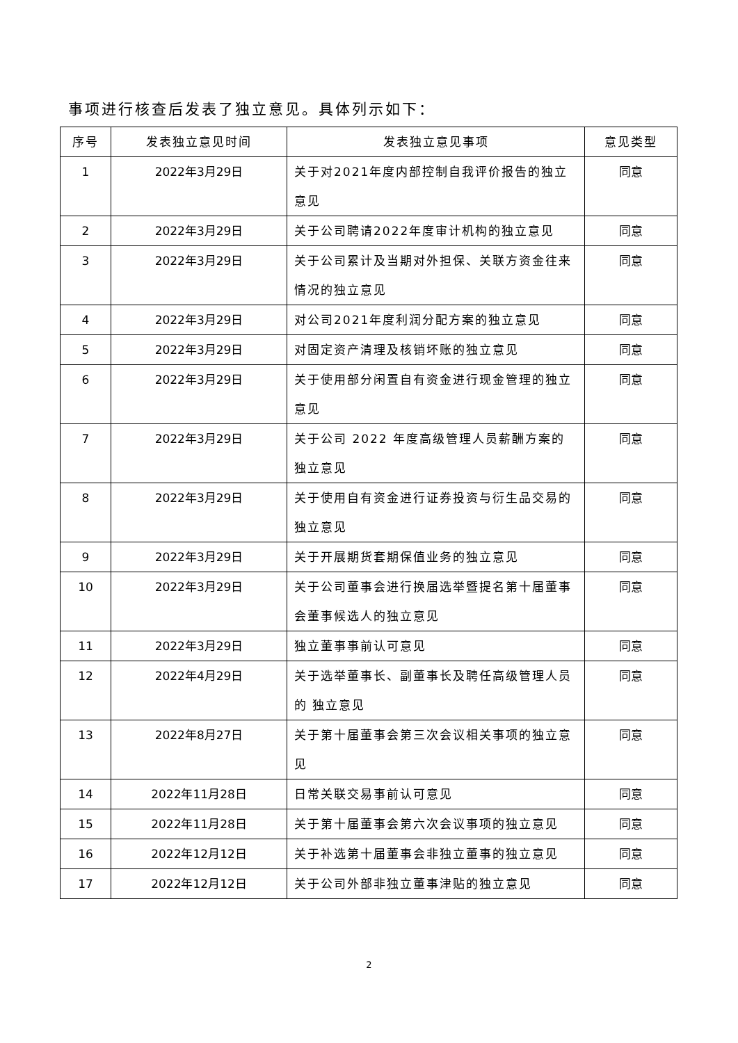事项进行核查后发表了独立意见。具体列示如下：
| 序号 | 发表独立意见时间 | 发表独立意见事项 | 意见类型 |
| --- | --- | --- | --- |
| 1 | 2022年3月29日 | 关于对2021年度内部控制自我评价报告的独立意见 | 同意 |
| 2 | 2022年3月29日 | 关于公司聘请2022年度审计机构的独立意见 | 同意 |
| 3 | 2022年3月29日 | 关于公司累计及当期对外担保、关联方资金往来情况的独立意见 | 同意 |
| 4 | 2022年3月29日 | 对公司2021年度利润分配方案的独立意见 | 同意 |
| 5 | 2022年3月29日 | 对固定资产清理及核销坏账的独立意见 | 同意 |
| 6 | 2022年3月29日 | 关于使用部分闲置自有资金进行现金管理的独立意见 | 同意 |
| 7 | 2022年3月29日 | 关于公司 2022 年度高级管理人员薪酬方案的独立意见 | 同意 |
| 8 | 2022年3月29日 | 关于使用自有资金进行证券投资与衍生品交易的独立意见 | 同意 |
| 9 | 2022年3月29日 | 关于开展期货套期保值业务的独立意见 | 同意 |
| 10 | 2022年3月29日 | 关于公司董事会进行换届选举暨提名第十届董事会董事候选人的独立意见 | 同意 |
| 11 | 2022年3月29日 | 独立董事事前认可意见 | 同意 |
| 12 | 2022年4月29日 | 关于选举董事长、副董事长及聘任高级管理人员的 独立意见 | 同意 |
| 13 | 2022年8月27日 | 关于第十届董事会第三次会议相关事项的独立意见 | 同意 |
| 14 | 2022年11月28日 | 日常关联交易事前认可意见 | 同意 |
| 15 | 2022年11月28日 | 关于第十届董事会第六次会议事项的独立意见 | 同意 |
| 16 | 2022年12月12日 | 关于补选第十届董事会非独立董事的独立意见 | 同意 |
| 17 | 2022年12月12日 | 关于公司外部非独立董事津贴的独立意见 | 同意 |
2